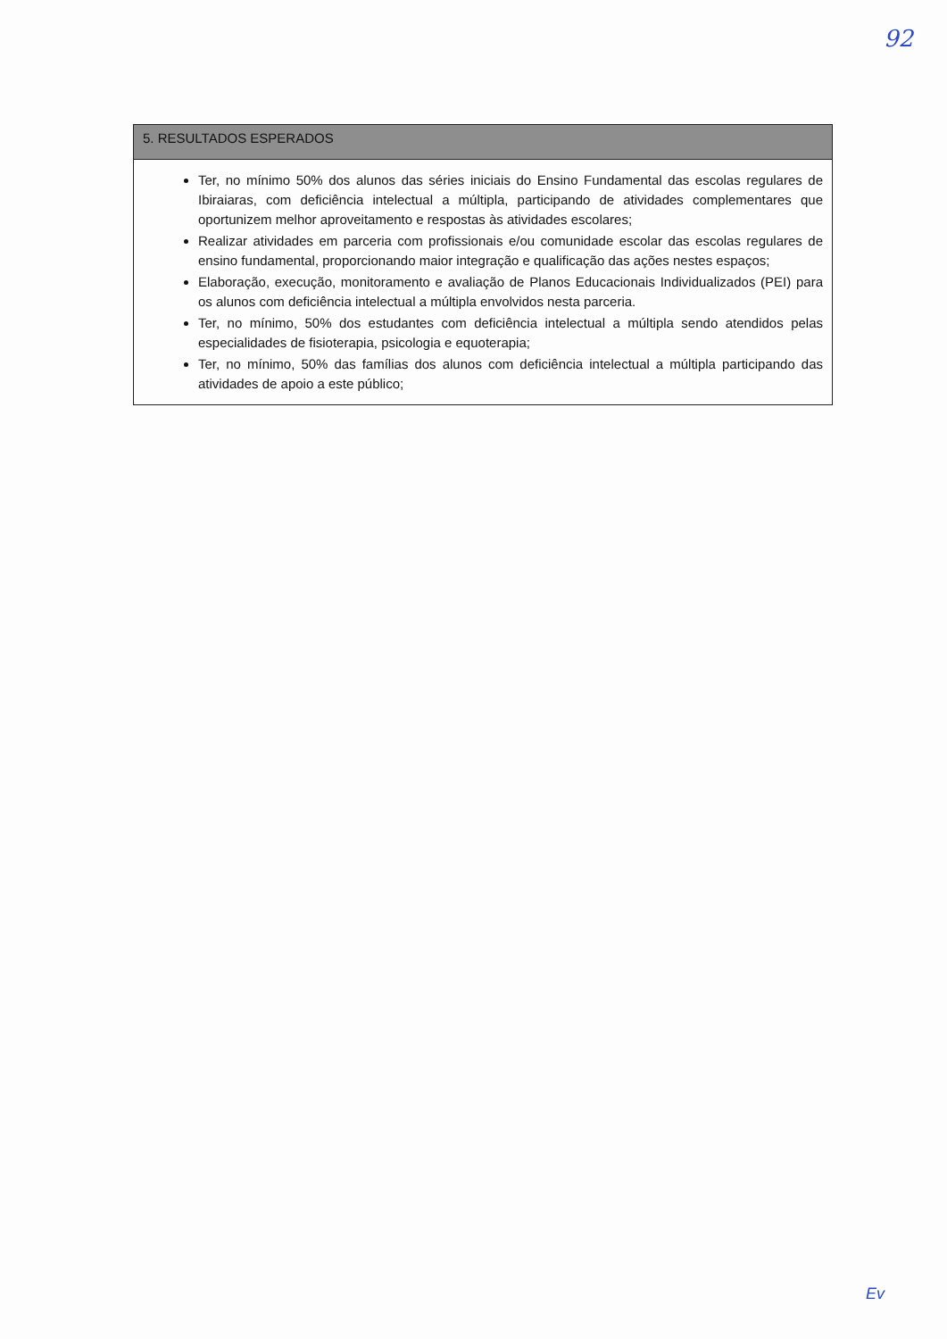92
5. RESULTADOS ESPERADOS
Ter, no mínimo 50% dos alunos das séries iniciais do Ensino Fundamental das escolas regulares de Ibiraiaras, com deficiência intelectual a múltipla, participando de atividades complementares que oportunizem melhor aproveitamento e respostas às atividades escolares;
Realizar atividades em parceria com profissionais e/ou comunidade escolar das escolas regulares de ensino fundamental, proporcionando maior integração e qualificação das ações nestes espaços;
Elaboração, execução, monitoramento e avaliação de Planos Educacionais Individualizados (PEI) para os alunos com deficiência intelectual a múltipla envolvidos nesta parceria.
Ter, no mínimo, 50% dos estudantes com deficiência intelectual a múltipla sendo atendidos pelas especialidades de fisioterapia, psicologia e equoterapia;
Ter, no mínimo, 50% das famílias dos alunos com deficiência intelectual a múltipla participando das atividades de apoio a este público;
Ev